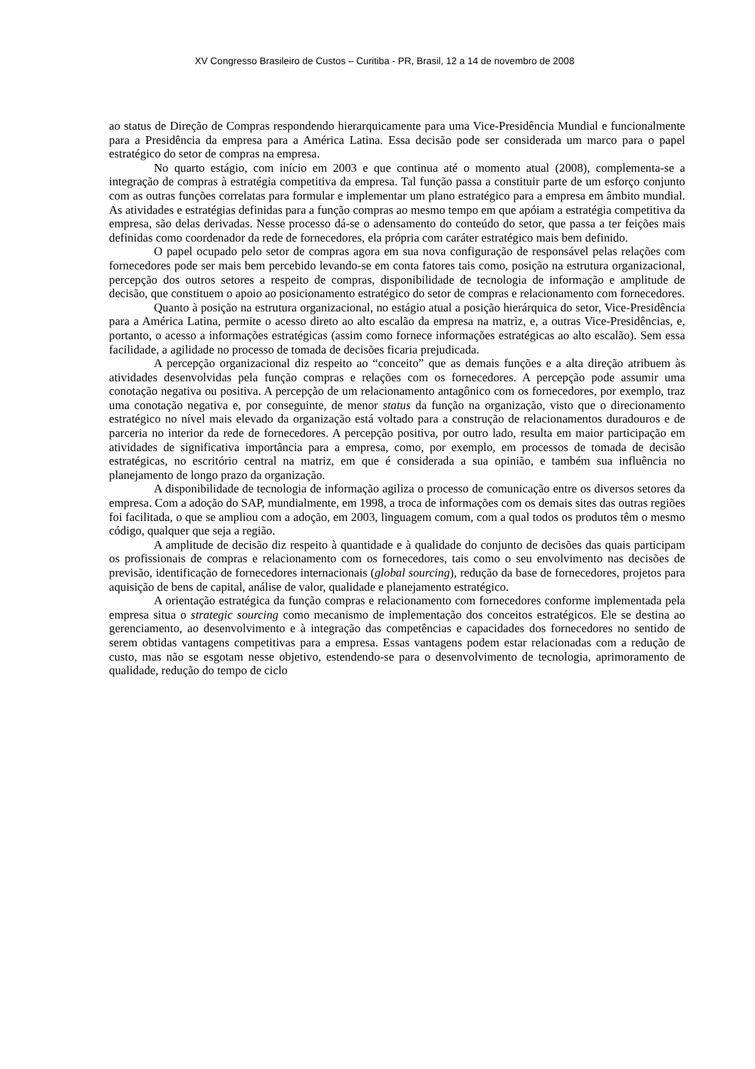XV Congresso Brasileiro de Custos – Curitiba - PR, Brasil, 12 a 14 de novembro de 2008
ao status de Direção de Compras respondendo hierarquicamente para uma Vice-Presidência Mundial e funcionalmente para a Presidência da empresa para a América Latina. Essa decisão pode ser considerada um marco para o papel estratégico do setor de compras na empresa.
No quarto estágio, com início em 2003 e que continua até o momento atual (2008), complementa-se a integração de compras à estratégia competitiva da empresa. Tal função passa a constituir parte de um esforço conjunto com as outras funções correlatas para formular e implementar um plano estratégico para a empresa em âmbito mundial. As atividades e estratégias definidas para a função compras ao mesmo tempo em que apóiam a estratégia competitiva da empresa, são delas derivadas. Nesse processo dá-se o adensamento do conteúdo do setor, que passa a ter feições mais definidas como coordenador da rede de fornecedores, ela própria com caráter estratégico mais bem definido.
O papel ocupado pelo setor de compras agora em sua nova configuração de responsável pelas relações com fornecedores pode ser mais bem percebido levando-se em conta fatores tais como, posição na estrutura organizacional, percepção dos outros setores a respeito de compras, disponibilidade de tecnologia de informação e amplitude de decisão, que constituem o apoio ao posicionamento estratégico do setor de compras e relacionamento com fornecedores.
Quanto à posição na estrutura organizacional, no estágio atual a posição hierárquica do setor, Vice-Presidência para a América Latina, permite o acesso direto ao alto escalão da empresa na matriz, e, a outras Vice-Presidências, e, portanto, o acesso a informações estratégicas (assim como fornece informações estratégicas ao alto escalão). Sem essa facilidade, a agilidade no processo de tomada de decisões ficaria prejudicada.
A percepção organizacional diz respeito ao “conceito” que as demais funções e a alta direção atribuem às atividades desenvolvidas pela função compras e relações com os fornecedores. A percepção pode assumir uma conotação negativa ou positiva. A percepção de um relacionamento antagônico com os fornecedores, por exemplo, traz uma conotação negativa e, por conseguinte, de menor status da função na organização, visto que o direcionamento estratégico no nível mais elevado da organização está voltado para a construção de relacionamentos duradouros e de parceria no interior da rede de fornecedores. A percepção positiva, por outro lado, resulta em maior participação em atividades de significativa importância para a empresa, como, por exemplo, em processos de tomada de decisão estratégicas, no escritório central na matriz, em que é considerada a sua opinião, e também sua influência no planejamento de longo prazo da organização.
A disponibilidade de tecnologia de informação agiliza o processo de comunicação entre os diversos setores da empresa. Com a adoção do SAP, mundialmente, em 1998, a troca de informações com os demais sites das outras regiões foi facilitada, o que se ampliou com a adoção, em 2003, linguagem comum, com a qual todos os produtos têm o mesmo código, qualquer que seja a região.
A amplitude de decisão diz respeito à quantidade e à qualidade do conjunto de decisões das quais participam os profissionais de compras e relacionamento com os fornecedores, tais como o seu envolvimento nas decisões de previsão, identificação de fornecedores internacionais (global sourcing), redução da base de fornecedores, projetos para aquisição de bens de capital, análise de valor, qualidade e planejamento estratégico.
A orientação estratégica da função compras e relacionamento com fornecedores conforme implementada pela empresa situa o strategic sourcing como mecanismo de implementação dos conceitos estratégicos. Ele se destina ao gerenciamento, ao desenvolvimento e à integração das competências e capacidades dos fornecedores no sentido de serem obtidas vantagens competitivas para a empresa. Essas vantagens podem estar relacionadas com a redução de custo, mas não se esgotam nesse objetivo, estendendo-se para o desenvolvimento de tecnologia, aprimoramento de qualidade, redução do tempo de ciclo